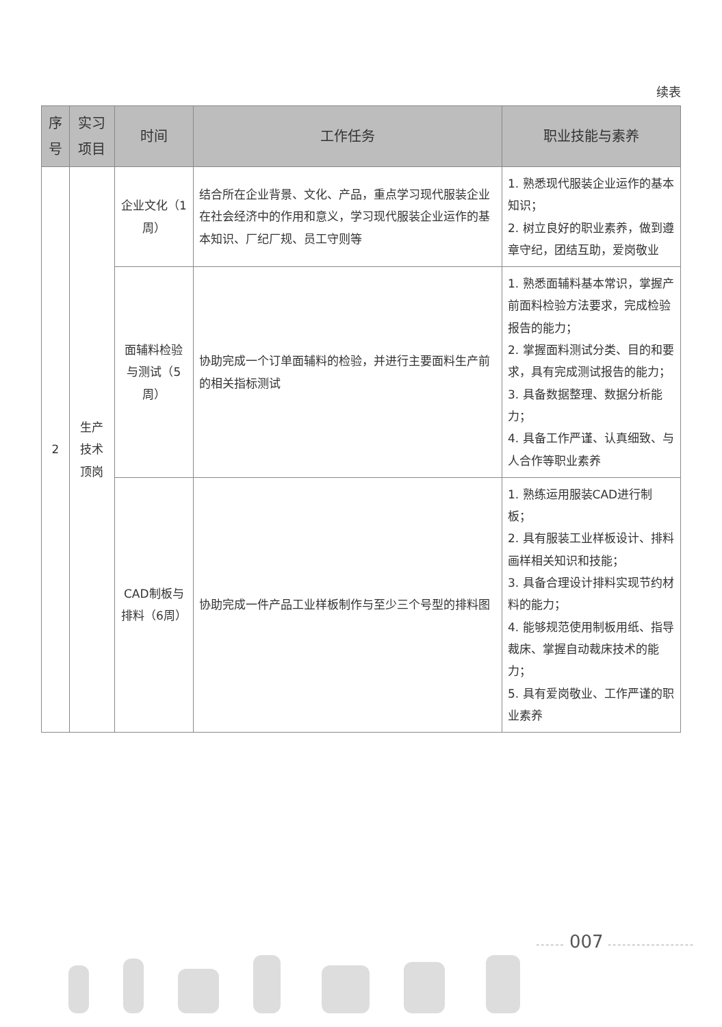续表
| 序号 | 实习项目 | 时间 | 工作任务 | 职业技能与素养 |
| --- | --- | --- | --- | --- |
| 2 | 生产技术顶岗 | 企业文化（1周） | 结合所在企业背景、文化、产品，重点学习现代服装企业在社会经济中的作用和意义，学习现代服装企业运作的基本知识、厂纪厂规、员工守则等 | 1. 熟悉现代服装企业运作的基本知识； 2. 树立良好的职业素养，做到遵章守纪，团结互助，爱岗敬业 |
| | | 面辅料检验与测试（5周） | 协助完成一个订单面辅料的检验，并进行主要面料生产前的相关指标测试 | 1. 熟悉面辅料基本常识，掌握产前面料检验方法要求，完成检验报告的能力； 2. 掌握面料测试分类、目的和要求，具有完成测试报告的能力； 3. 具备数据整理、数据分析能力； 4. 具备工作严谨、认真细致、与人合作等职业素养 |
| | | CAD制板与排料（6周） | 协助完成一件产品工业样板制作与至少三个号型的排料图 | 1. 熟练运用服装CAD进行制板； 2. 具有服装工业样板设计、排料画样相关知识和技能； 3. 具备合理设计排料实现节约材料的能力； 4. 能够规范使用制板用纸、指导裁床、掌握自动裁床技术的能力； 5. 具有爱岗敬业、工作严谨的职业素养 |
------ 007 ------------------